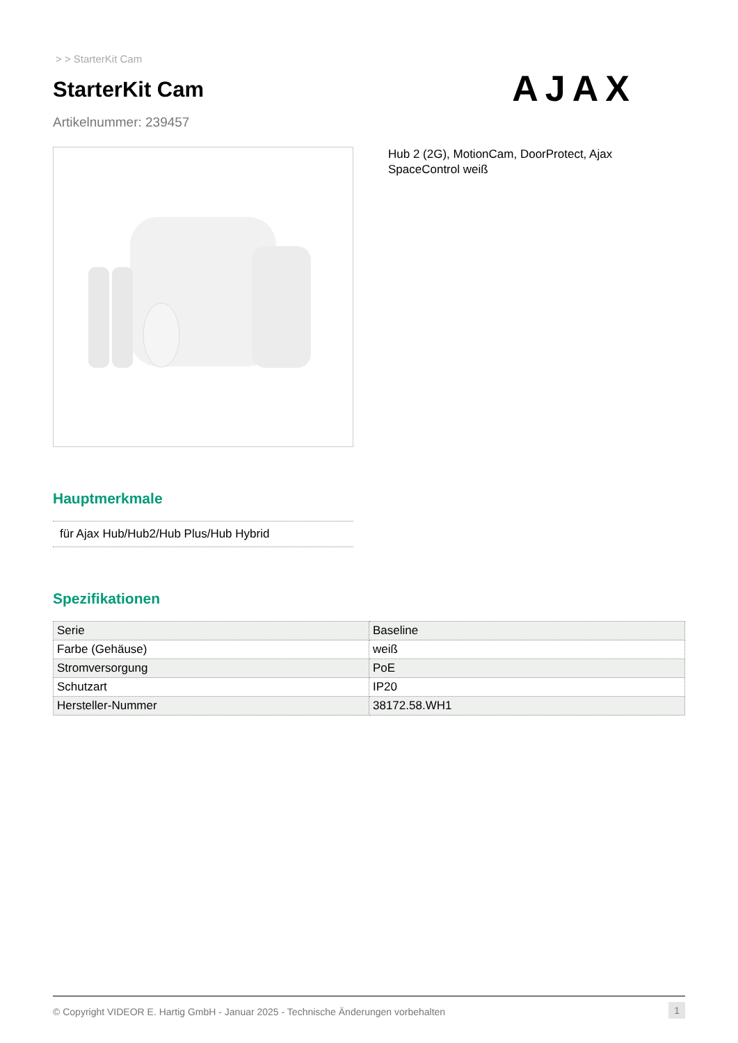> > StarterKit Cam
StarterKit Cam
Artikelnummer: 239457
AJAX
Hub 2 (2G), MotionCam, DoorProtect, Ajax SpaceControl weiß
Hauptmerkmale
für Ajax Hub/Hub2/Hub Plus/Hub Hybrid
Spezifikationen
| Serie | Baseline |
| Farbe (Gehäuse) | weiß |
| Stromversorgung | PoE |
| Schutzart | IP20 |
| Hersteller-Nummer | 38172.58.WH1 |
© Copyright VIDEOR E. Hartig GmbH - Januar 2025 - Technische Änderungen vorbehalten 1